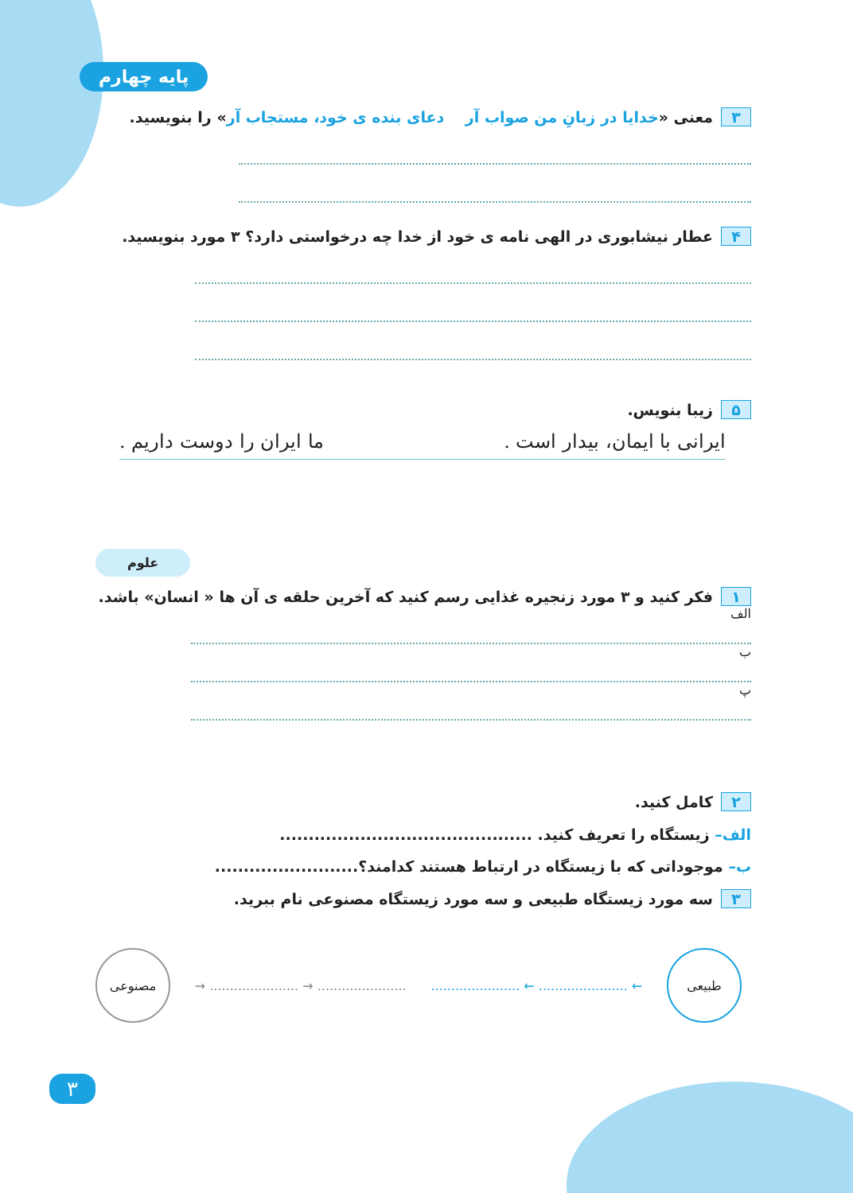پایه چهارم
۳ معنی «خدایا در زبانِ من صواب آر دعای بنده ی خود، مستجاب آر» را بنویسید.
۴ عطار نیشابوری در الهی نامه ی خود از خدا چه درخواستی دارد؟ ۳ مورد بنویسید.
۵ زیبا بنویس.
ایرانی با ایمان، بیدار است . ما ایران را دوست داریم .
علوم
۱ فکر کنید و ۳ مورد زنجیره غذایی رسم کنید که آخرین حلقه ی آن ها « انسان» باشد.
الف
ب
پ
۲ کامل کنید.
الف– زیستگاه را تعریف کنید. ............................................
ب– موجوداتی که با زیستگاه در ارتباط هستند کدامند؟.........................
۳ سه مورد زیستگاه طبیعی و سه مورد زیستگاه مصنوعی نام ببرید.
طبیعی
← ...................... ← ......................
...................... → ...................... →
مصنوعی
۳